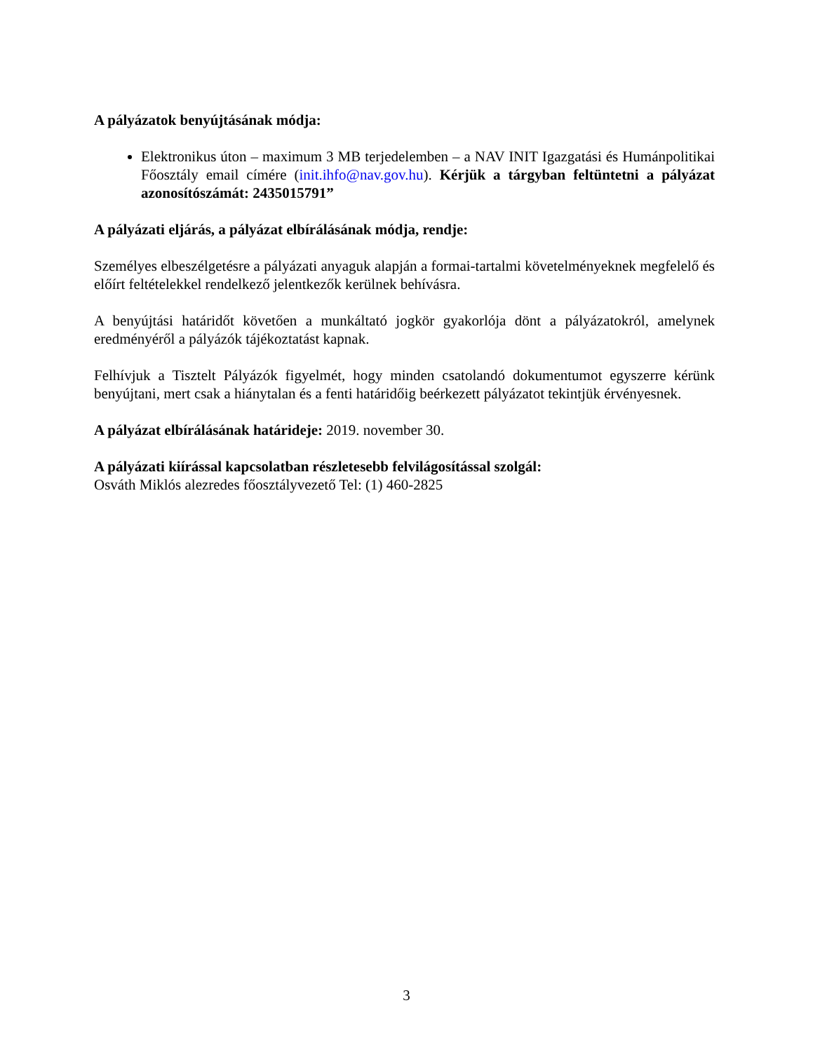A pályázatok benyújtásának módja:
Elektronikus úton – maximum 3 MB terjedelemben – a NAV INIT Igazgatási és Humánpolitikai Főosztály email címére (init.ihfo@nav.gov.hu). Kérjük a tárgyban feltüntetni a pályázat azonosítószámát: 2435015791”
A pályázati eljárás, a pályázat elbírálásának módja, rendje:
Személyes elbeszélgetésre a pályázati anyaguk alapján a formai-tartalmi követelményeknek megfelelő és előírt feltételekkel rendelkező jelentkezők kerülnek behívásra.
A benyújtási határidőt követően a munkáltató jogkör gyakorlója dönt a pályázatokról, amelynek eredményéről a pályázók tájékoztatást kapnak.
Felhívjuk a Tisztelt Pályázók figyelmét, hogy minden csatolandó dokumentumot egyszerre kérünk benyújtani, mert csak a hiánytalan és a fenti határidőig beérkezett pályázatot tekintjük érvényesnek.
A pályázat elbírálásának határideje: 2019. november 30.
A pályázati kiírással kapcsolatban részletesebb felvilágosítással szolgál:
Osváth Miklós alezredes főosztályvezető Tel: (1) 460-2825
3